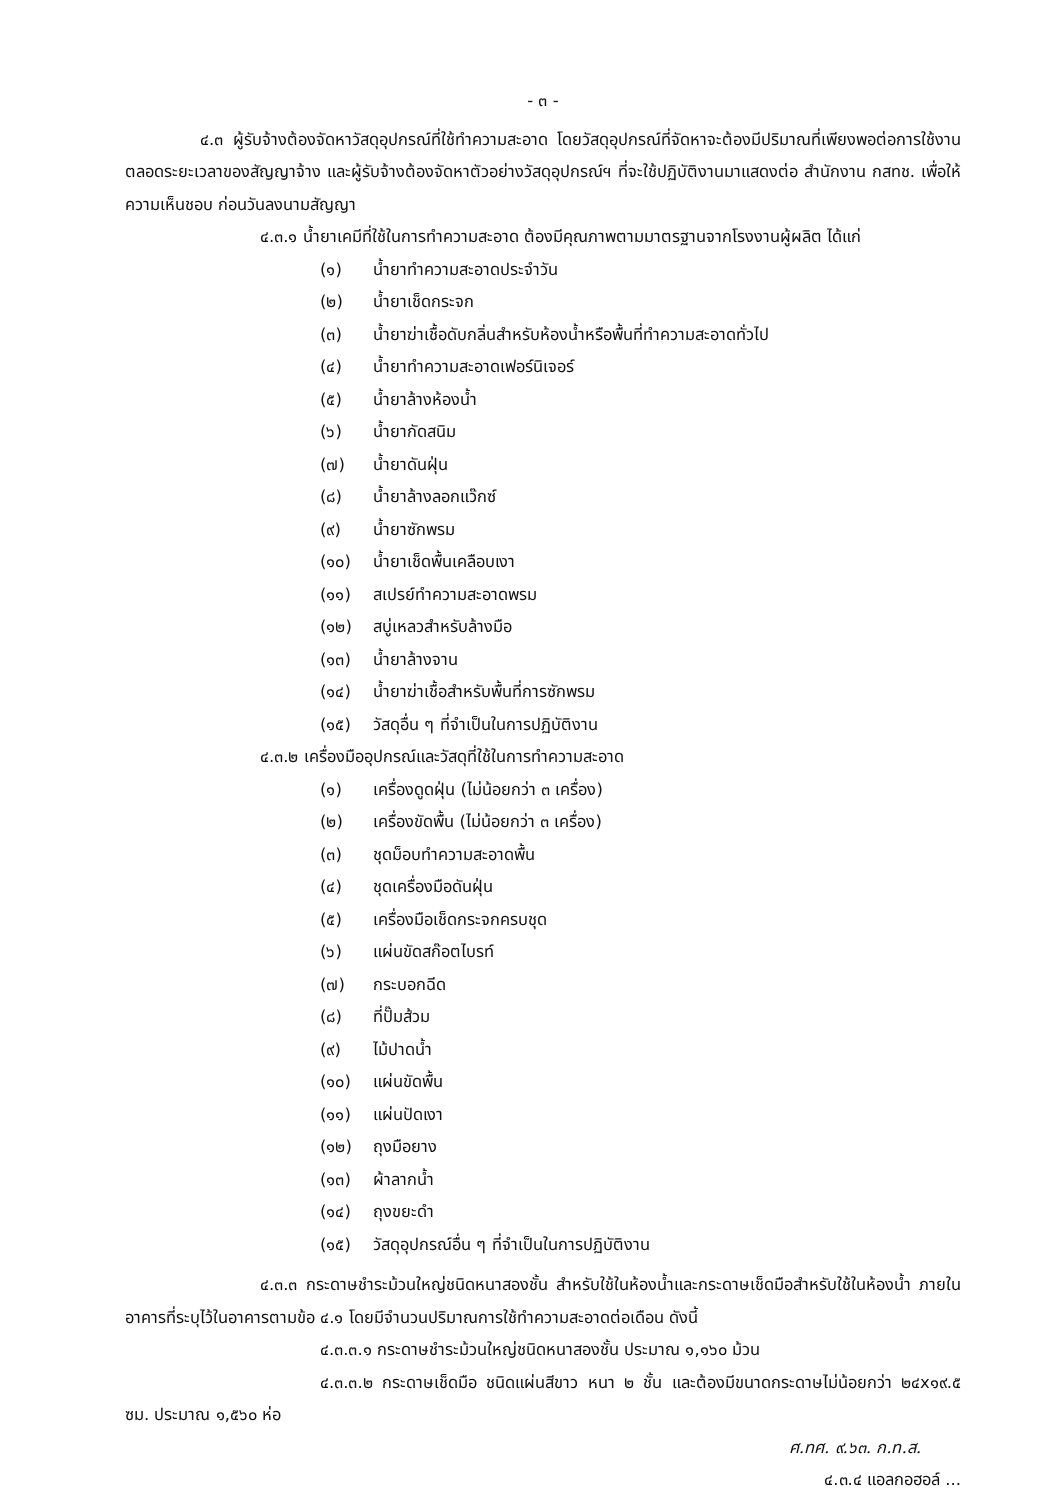- ๓ -
๔.๓ ผู้รับจ้างต้องจัดหาวัสดุอุปกรณ์ที่ใช้ทำความสะอาด โดยวัสดุอุปกรณ์ที่จัดหาจะต้องมีปริมาณที่เพียงพอต่อการใช้งานตลอดระยะเวลาของสัญญาจ้าง และผู้รับจ้างต้องจัดหาตัวอย่างวัสดุอุปกรณ์ฯ ที่จะใช้ปฏิบัติงานมาแสดงต่อ สำนักงาน กสทช. เพื่อให้ความเห็นชอบ ก่อนวันลงนามสัญญา
๔.๓.๑ น้ำยาเคมีที่ใช้ในการทำความสะอาด ต้องมีคุณภาพตามมาตรฐานจากโรงงานผู้ผลิต ได้แก่
(๑) น้ำยาทำความสะอาดประจำวัน
(๒) น้ำยาเช็ดกระจก
(๓) น้ำยาฆ่าเชื้อดับกลิ่นสำหรับห้องน้ำหรือพื้นที่ทำความสะอาดทั่วไป
(๔) น้ำยาทำความสะอาดเฟอร์นิเจอร์
(๕) น้ำยาล้างห้องน้ำ
(๖) น้ำยากัดสนิม
(๗) น้ำยาดันฝุ่น
(๘) น้ำยาล้างลอกแว๊กซ์
(๙) น้ำยาซักพรม
(๑๐) น้ำยาเช็ดพื้นเคลือบเงา
(๑๑) สเปรย์ทำความสะอาดพรม
(๑๒) สบู่เหลวสำหรับล้างมือ
(๑๓) น้ำยาล้างจาน
(๑๔) น้ำยาฆ่าเชื้อสำหรับพื้นที่การซักพรม
(๑๕) วัสดุอื่น ๆ ที่จำเป็นในการปฏิบัติงาน
๔.๓.๒ เครื่องมืออุปกรณ์และวัสดุที่ใช้ในการทำความสะอาด
(๑) เครื่องดูดฝุ่น (ไม่น้อยกว่า ๓ เครื่อง)
(๒) เครื่องขัดพื้น (ไม่น้อยกว่า ๓ เครื่อง)
(๓) ชุดม็อบทำความสะอาดพื้น
(๔) ชุดเครื่องมือดันฝุ่น
(๕) เครื่องมือเช็ดกระจกครบชุด
(๖) แผ่นขัดสก๊อตไบรท์
(๗) กระบอกฉีด
(๘) ที่ปั๊มส้วม
(๙) ไม้ปาดน้ำ
(๑๐) แผ่นขัดพื้น
(๑๑) แผ่นปัดเงา
(๑๒) ถุงมือยาง
(๑๓) ผ้าลากน้ำ
(๑๔) ถุงขยะดำ
(๑๕) วัสดุอุปกรณ์อื่น ๆ ที่จำเป็นในการปฏิบัติงาน
๔.๓.๓ กระดาษชำระม้วนใหญ่ชนิดหนาสองชั้น สำหรับใช้ในห้องน้ำและกระดาษเช็ดมือสำหรับใช้ในห้องน้ำ ภายในอาคารที่ระบุไว้ในอาคารตามข้อ ๔.๑ โดยมีจำนวนปริมาณการใช้ทำความสะอาดต่อเดือน ดังนี้
๔.๓.๓.๑ กระดาษชำระม้วนใหญ่ชนิดหนาสองชั้น ประมาณ ๑,๑๖๐ ม้วน
๔.๓.๓.๒ กระดาษเช็ดมือ ชนิดแผ่นสีขาว หนา ๒ ชั้น และต้องมีขนาดกระดาษไม่น้อยกว่า ๒๔x๑๙.๕ ซม. ประมาณ ๑,๕๖๐ ห่อ
ศ.ทศ. ๙.๖๓. ก.ท.ส.
๔.๓.๔ แอลกอฮอล์ ...